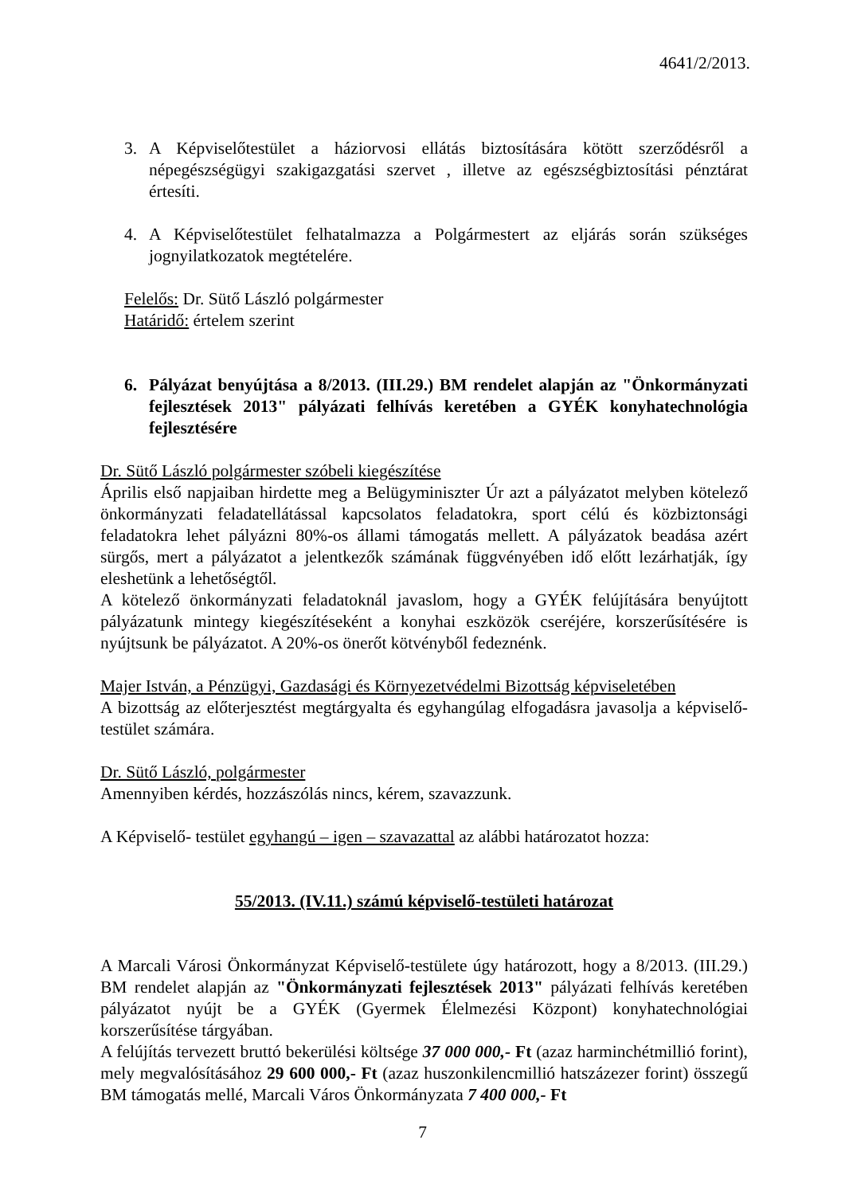4641/2/2013.
3. A Képviselőtestület a háziorvosi ellátás biztosítására kötött szerződésről a népegészségügyi szakigazgatási szervet , illetve az egészségbiztosítási pénztárat értesíti.
4. A Képviselőtestület felhatalmazza a Polgármestert az eljárás során szükséges jognyilatkozatok megtételére.
Felelős: Dr. Sütő László polgármester
Határidő: értelem szerint
6. Pályázat benyújtása a 8/2013. (III.29.) BM rendelet alapján az "Önkormányzati fejlesztések 2013" pályázati felhívás keretében a GYÉK konyhatechnológia fejlesztésére
Dr. Sütő László polgármester szóbeli kiegészítése
Április első napjaiban hirdette meg a Belügyminiszter Úr azt a pályázatot melyben kötelező önkormányzati feladatellátással kapcsolatos feladatokra, sport célú és közbiztonsági feladatokra lehet pályázni 80%-os állami támogatás mellett. A pályázatok beadása azért sürgős, mert a pályázatot a jelentkezők számának függvényében idő előtt lezárhatják, így eleshetünk a lehetőségtől.
A kötelező önkormányzati feladatoknál javaslom, hogy a GYÉK felújítására benyújtott pályázatunk mintegy kiegészítéseként a konyhai eszközök cseréjére, korszerűsítésére is nyújtsunk be pályázatot. A 20%-os önerőt kötvényből fedeznénk.
Majer István, a Pénzügyi, Gazdasági és Környezetvédelmi Bizottság képviseletében
A bizottság az előterjesztést megtárgyalta és egyhangúlag elfogadásra javasolja a képviselő-testület számára.
Dr. Sütő László, polgármester
Amennyiben kérdés, hozzászólás nincs, kérem, szavazzunk.
A Képviselő- testület egyhangú – igen – szavazattal az alábbi határozatot hozza:
55/2013. (IV.11.) számú képviselő-testületi határozat
A Marcali Városi Önkormányzat Képviselő-testülete úgy határozott, hogy a 8/2013. (III.29.) BM rendelet alapján az "Önkormányzati fejlesztések 2013" pályázati felhívás keretében pályázatot nyújt be a GYÉK (Gyermek Élelmezési Központ) konyhatechnológiai korszerűsítése tárgyában.
A felújítás tervezett bruttó bekerülési költsége 37 000 000,- Ft (azaz harminchétmillió forint), mely megvalósításához 29 600 000,- Ft (azaz huszonkilencmillió hatszázezer forint) összegű BM támogatás mellé, Marcali Város Önkormányzata 7 400 000,- Ft
7